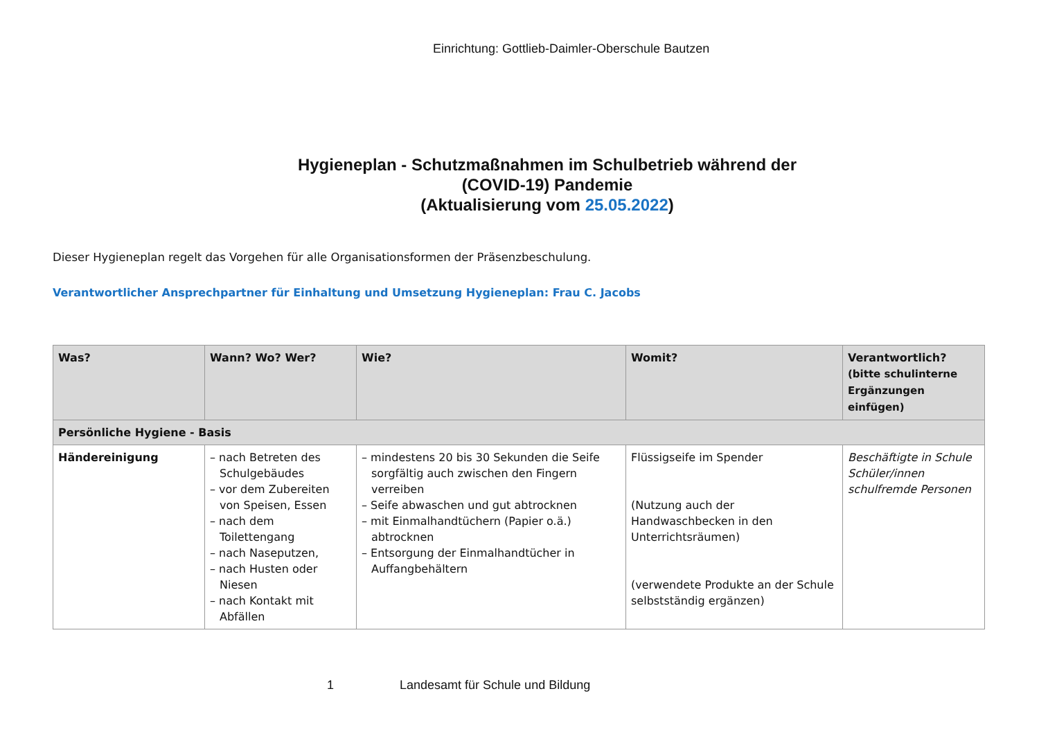Einrichtung: Gottlieb-Daimler-Oberschule Bautzen
Hygieneplan - Schutzmaßnahmen im Schulbetrieb während der
(COVID-19) Pandemie
(Aktualisierung vom 25.05.2022)
Dieser Hygieneplan regelt das Vorgehen für alle Organisationsformen der Präsenzbeschulung.
Verantwortlicher Ansprechpartner für Einhaltung und Umsetzung Hygieneplan: Frau C. Jacobs
| Was? | Wann? Wo? Wer? | Wie? | Womit? | Verantwortlich? (bitte schulinterne Ergänzungen einfügen) |
| --- | --- | --- | --- | --- |
| Persönliche Hygiene - Basis | | | | |
| Händereinigung | – nach Betreten des Schulgebäudes – vor dem Zubereiten von Speisen, Essen – nach dem Toilettengang – nach Naseputzen, – nach Husten oder Niesen – nach Kontakt mit Abfällen | – mindestens 20 bis 30 Sekunden die Seife sorgfältig auch zwischen den Fingern verreiben – Seife abwaschen und gut abtrocknen – mit Einmalhandtüchern (Papier o.ä.) abtrocknen – Entsorgung der Einmalhandtücher in Auffangbehältern | Flüssigseife im Spender (Nutzung auch der Handwaschbecken in den Unterrichtsräumen) (verwendete Produkte an der Schule selbstständig ergänzen) | Beschäftigte in Schule Schüler/innen schulfremde Personen |
1 Landesamt für Schule und Bildung